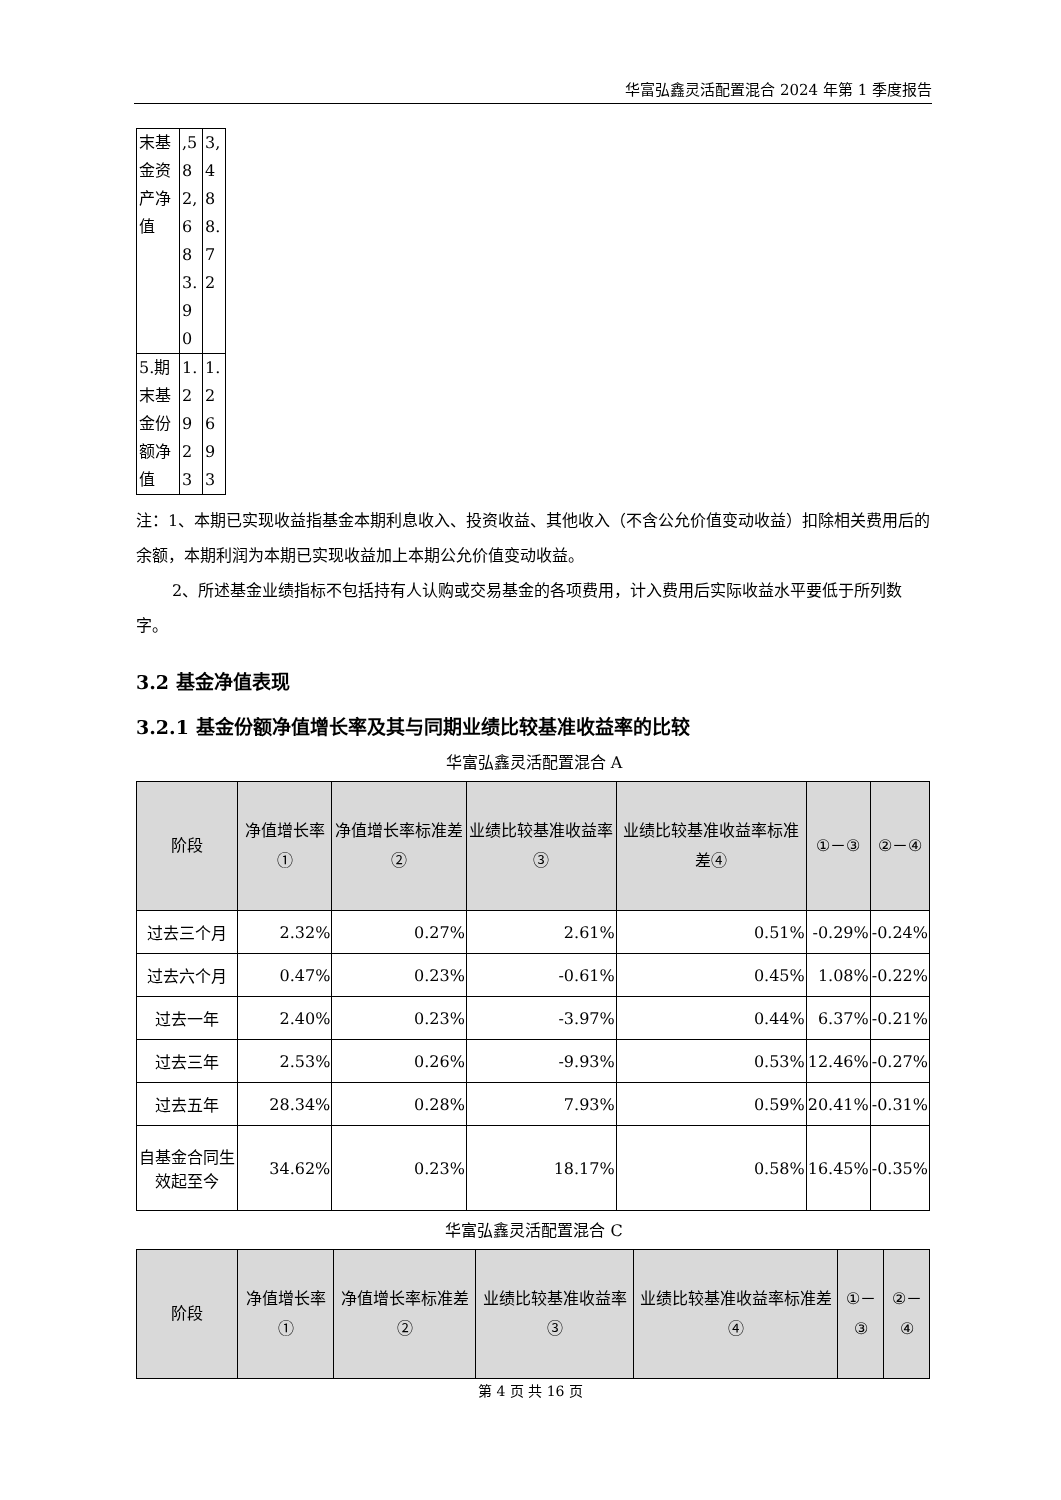华富弘鑫灵活配置混合 2024 年第 1 季度报告
| 末基金资产净值 | ,582,683.90 | 3,488.72 |
| 5.期末基金份额净值 | 1.2923 | 1.2693 |
注：1、本期已实现收益指基金本期利息收入、投资收益、其他收入（不含公允价值变动收益）扣除相关费用后的余额，本期利润为本期已实现收益加上本期公允价值变动收益。
2、所述基金业绩指标不包括持有人认购或交易基金的各项费用，计入费用后实际收益水平要低于所列数字。
3.2 基金净值表现
3.2.1 基金份额净值增长率及其与同期业绩比较基准收益率的比较
华富弘鑫灵活配置混合 A
| 阶段 | 净值增长率① | 净值增长率标准差② | 业绩比较基准收益率③ | 业绩比较基准收益率标准差④ | ①－③ | ②－④ |
| --- | --- | --- | --- | --- | --- | --- |
| 过去三个月 | 2.32% | 0.27% | 2.61% | 0.51% | -0.29% | -0.24% |
| 过去六个月 | 0.47% | 0.23% | -0.61% | 0.45% | 1.08% | -0.22% |
| 过去一年 | 2.40% | 0.23% | -3.97% | 0.44% | 6.37% | -0.21% |
| 过去三年 | 2.53% | 0.26% | -9.93% | 0.53% | 12.46% | -0.27% |
| 过去五年 | 28.34% | 0.28% | 7.93% | 0.59% | 20.41% | -0.31% |
| 自基金合同生效起至今 | 34.62% | 0.23% | 18.17% | 0.58% | 16.45% | -0.35% |
华富弘鑫灵活配置混合 C
| 阶段 | 净值增长率① | 净值增长率标准差② | 业绩比较基准收益率③ | 业绩比较基准收益率标准差④ | ①－③ | ②－④ |
| --- | --- | --- | --- | --- | --- | --- |
第 4 页 共 16 页